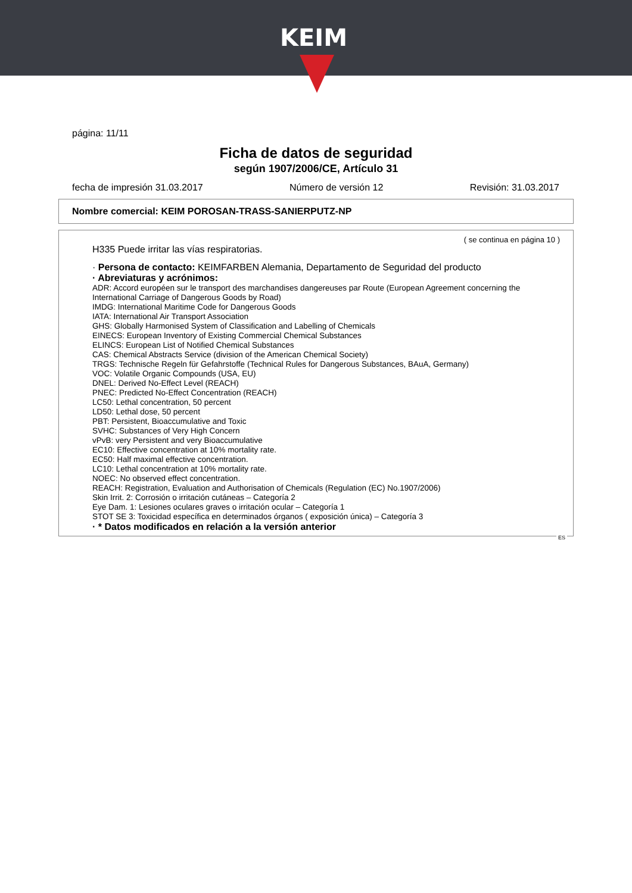KEIM
página: 11/11
Ficha de datos de seguridad
según 1907/2006/CE, Artículo 31
fecha de impresión 31.03.2017 Número de versión 12 Revisión: 31.03.2017
Nombre comercial: KEIM POROSAN-TRASS-SANIERPUTZ-NP
( se continua en página 10 )
H335 Puede irritar las vías respiratorias.
· Persona de contacto: KEIMFARBEN Alemania, Departamento de Seguridad del producto
· Abreviaturas y acrónimos:
ADR: Accord européen sur le transport des marchandises dangereuses par Route (European Agreement concerning the International Carriage of Dangerous Goods by Road)
IMDG: International Maritime Code for Dangerous Goods
IATA: International Air Transport Association
GHS: Globally Harmonised System of Classification and Labelling of Chemicals
EINECS: European Inventory of Existing Commercial Chemical Substances
ELINCS: European List of Notified Chemical Substances
CAS: Chemical Abstracts Service (division of the American Chemical Society)
TRGS: Technische Regeln für Gefahrstoffe (Technical Rules for Dangerous Substances, BAuA, Germany)
VOC: Volatile Organic Compounds (USA, EU)
DNEL: Derived No-Effect Level (REACH)
PNEC: Predicted No-Effect Concentration (REACH)
LC50: Lethal concentration, 50 percent
LD50: Lethal dose, 50 percent
PBT: Persistent, Bioaccumulative and Toxic
SVHC: Substances of Very High Concern
vPvB: very Persistent and very Bioaccumulative
EC10: Effective concentration at 10% mortality rate.
EC50: Half maximal effective concentration.
LC10: Lethal concentration at 10% mortality rate.
NOEC: No observed effect concentration.
REACH: Registration, Evaluation and Authorisation of Chemicals (Regulation (EC) No.1907/2006)
Skin Irrit. 2: Corrosión o irritación cutáneas – Categoría 2
Eye Dam. 1: Lesiones oculares graves o irritación ocular – Categoría 1
STOT SE 3: Toxicidad específica en determinados órganos ( exposición única) – Categoría 3
· * Datos modificados en relación a la versión anterior
ES